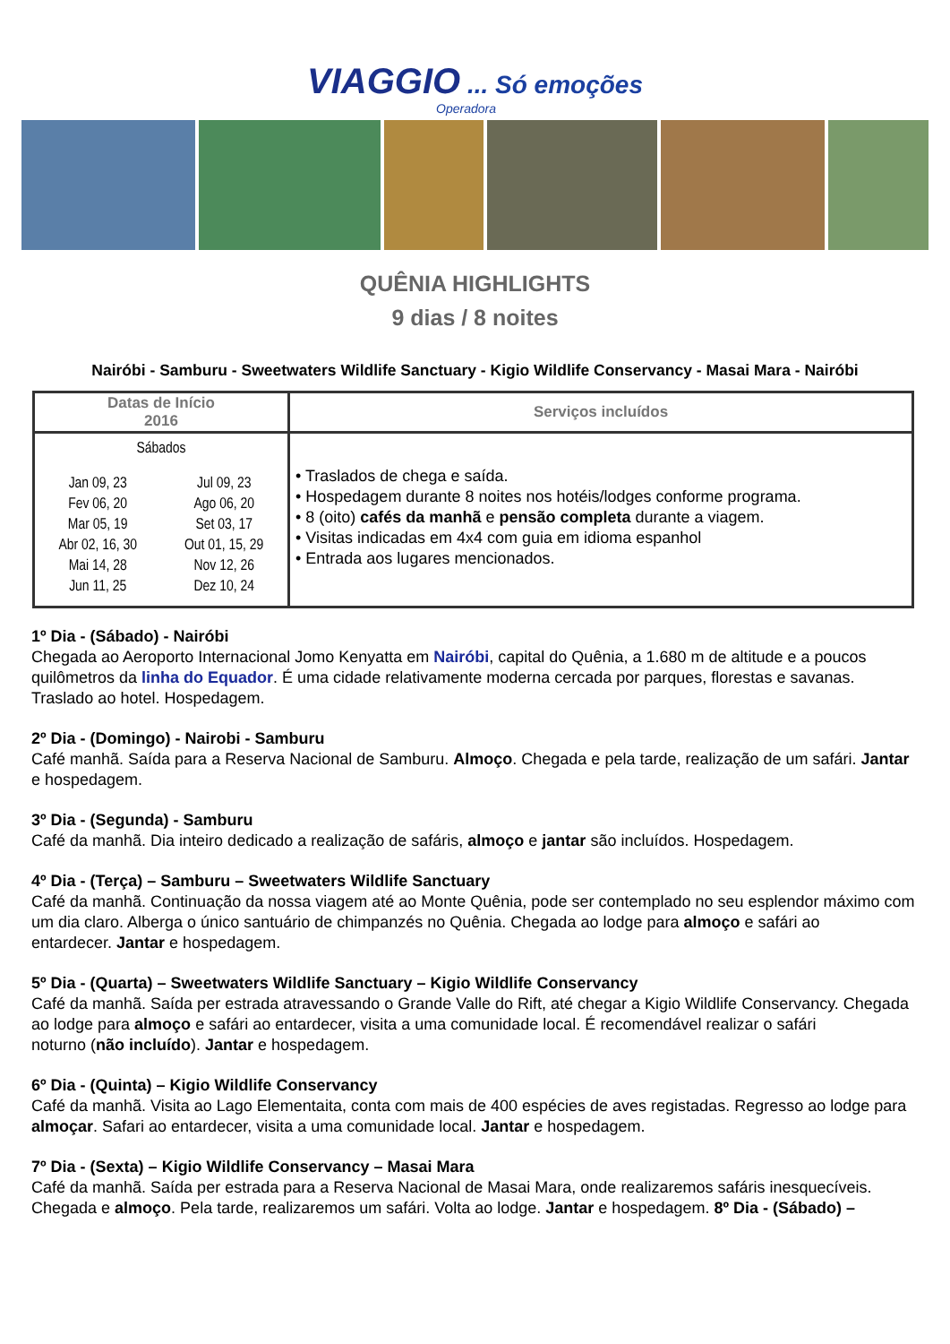VIAGGIO ... Só emoções
Operadora
QUÊNIA HIGHLIGHTS
9 dias / 8 noites
Nairóbi - Samburu - Sweetwaters Wildlife Sanctuary - Kigio Wildlife Conservancy - Masai Mara - Nairóbi
| Datas de Início 2016 | Serviços incluídos |
| --- | --- |
| Sábados / Jan 09, 23 Fev 06, 20 Mar 05, 19 Abr 02, 16, 30 Mai 14, 28 Jun 11, 25 / Jul 09, 23 Ago 06, 20 Set 03, 17 Out 01, 15, 29 Nov 12, 26 Dez 10, 24 / | • Traslados de chega e saída. • Hospedagem durante 8 noites nos hotéis/lodges conforme programa. • 8 (oito) cafés da manhã e pensão completa durante a viagem. • Visitas indicadas em 4x4 com guia em idioma espanhol • Entrada aos lugares mencionados. |
1º Dia - (Sábado) - Nairóbi
Chegada ao Aeroporto Internacional Jomo Kenyatta em Nairóbi, capital do Quênia, a 1.680 m de altitude e a poucos quilômetros da linha do Equador. É uma cidade relativamente moderna cercada por parques, florestas e savanas. Traslado ao hotel. Hospedagem.
2º Dia - (Domingo) - Nairobi - Samburu
Café manhã. Saída para a Reserva Nacional de Samburu. Almoço. Chegada e pela tarde, realização de um safári. Jantar e hospedagem.
3º Dia - (Segunda) - Samburu
Café da manhã. Dia inteiro dedicado a realização de safáris, almoço e jantar são incluídos. Hospedagem.
4º Dia - (Terça) – Samburu – Sweetwaters Wildlife Sanctuary
Café da manhã. Continuação da nossa viagem até ao Monte Quênia, pode ser contemplado no seu esplendor máximo com um dia claro. Alberga o único santuário de chimpanzés no Quênia. Chegada ao lodge para almoço e safári ao
entardecer. Jantar e hospedagem.
5º Dia - (Quarta) – Sweetwaters Wildlife Sanctuary – Kigio Wildlife Conservancy
Café da manhã. Saída per estrada atravessando o Grande Valle do Rift, até chegar a Kigio Wildlife Conservancy. Chegada ao lodge para almoço e safári ao entardecer, visita a uma comunidade local. É recomendável realizar o safári
noturno (não incluído). Jantar e hospedagem.
6º Dia - (Quinta) – Kigio Wildlife Conservancy
Café da manhã. Visita ao Lago Elementaita, conta com mais de 400 espécies de aves registadas. Regresso ao lodge para almoçar. Safari ao entardecer, visita a uma comunidade local. Jantar e hospedagem.
7º Dia - (Sexta) – Kigio Wildlife Conservancy – Masai Mara
Café da manhã. Saída per estrada para a Reserva Nacional de Masai Mara, onde realizaremos safáris inesquecíveis. Chegada e almoço. Pela tarde, realizaremos um safári. Volta ao lodge. Jantar e hospedagem. 8º Dia - (Sábado) –